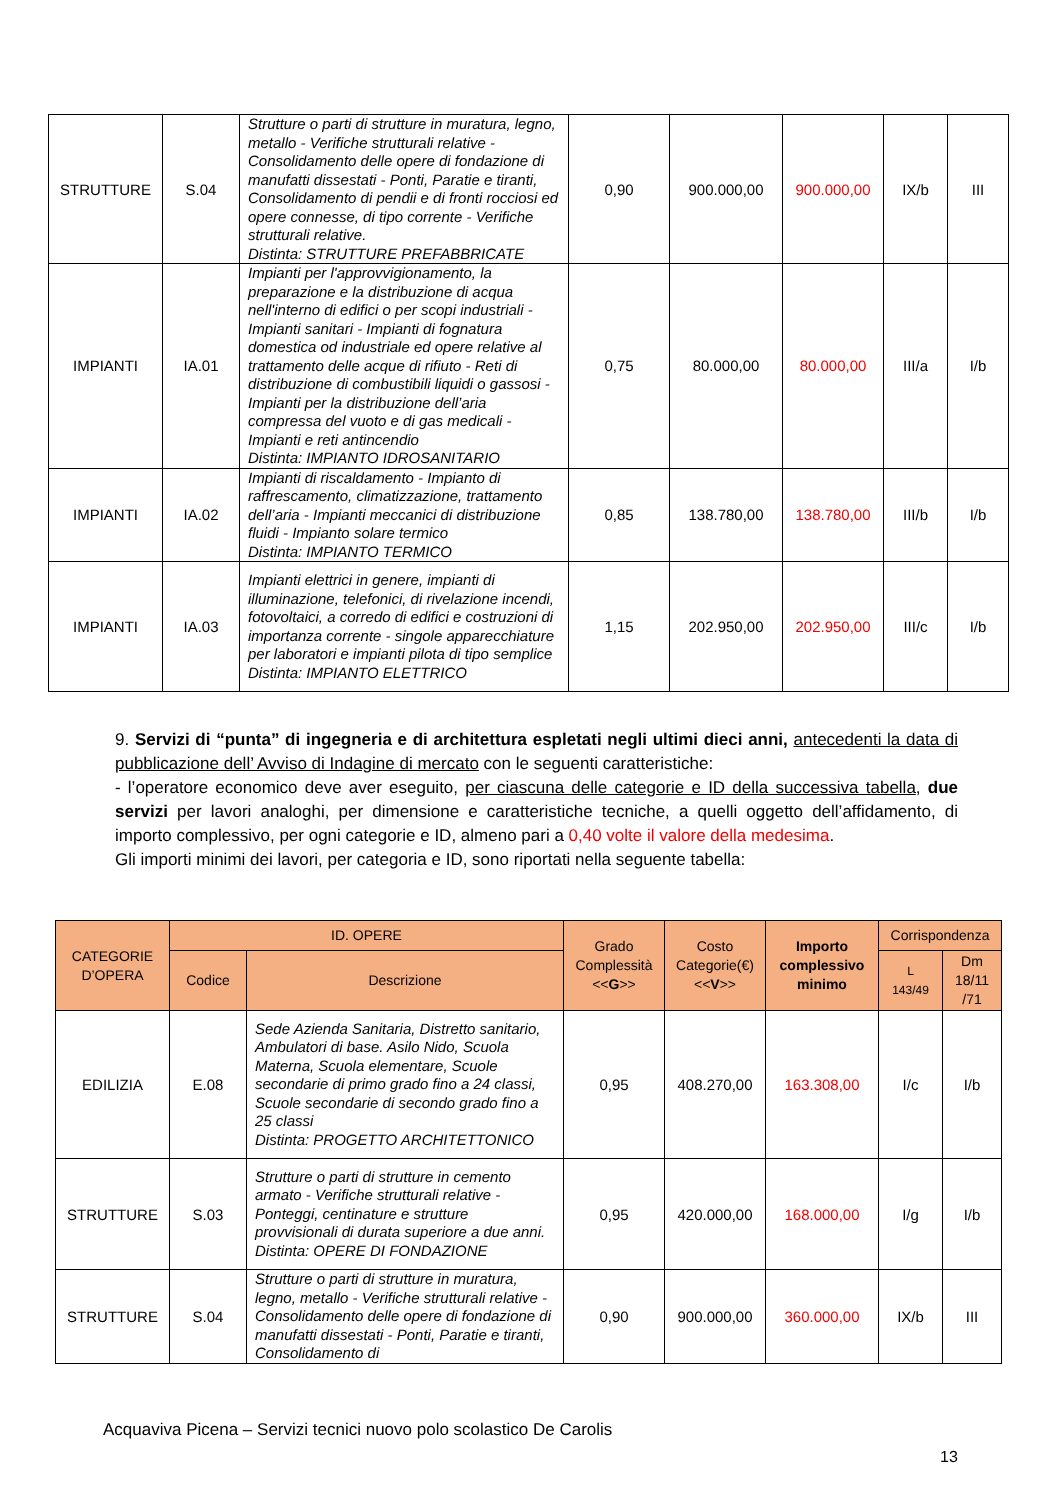| STRUTTURE | S.04 | Strutture o parti di strutture in muratura, legno, metallo - Verifiche strutturali relative - Consolidamento delle opere di fondazione di manufatti dissestati - Ponti, Paratie e tiranti, Consolidamento di pendii e di fronti rocciosi ed opere connesse, di tipo corrente - Verifiche strutturali relative. Distinta: STRUTTURE PREFABBRICATE | 0,90 | 900.000,00 | 900.000,00 | IX/b | III |
| IMPIANTI | IA.01 | Impianti per l'approvvigionamento, la preparazione e la distribuzione di acqua nell'interno di edifici o per scopi industriali - Impianti sanitari - Impianti di fognatura domestica od industriale ed opere relative al trattamento delle acque di rifiuto - Reti di distribuzione di combustibili liquidi o gassosi - Impianti per la distribuzione dell’aria compressa del vuoto e di gas medicali - Impianti e reti antincendio Distinta: IMPIANTO IDROSANITARIO | 0,75 | 80.000,00 | 80.000,00 | III/a | I/b |
| IMPIANTI | IA.02 | Impianti di riscaldamento - Impianto di raffrescamento, climatizzazione, trattamento dell’aria - Impianti meccanici di distribuzione fluidi - Impianto solare termico Distinta: IMPIANTO TERMICO | 0,85 | 138.780,00 | 138.780,00 | III/b | I/b |
| IMPIANTI | IA.03 | Impianti elettrici in genere, impianti di illuminazione, telefonici, di rivelazione incendi, fotovoltaici, a corredo di edifici e costruzioni di importanza corrente - singole apparecchiature per laboratori e impianti pilota di tipo semplice Distinta: IMPIANTO ELETTRICO | 1,15 | 202.950,00 | 202.950,00 | III/c | I/b |
9. Servizi di “punta” di ingegneria e di architettura espletati negli ultimi dieci anni, antecedenti la data di pubblicazione dell’ Avviso di Indagine di mercato con le seguenti caratteristiche:
- l’operatore economico deve aver eseguito, per ciascuna delle categorie e ID della successiva tabella, due servizi per lavori analoghi, per dimensione e caratteristiche tecniche, a quelli oggetto dell’affidamento, di importo complessivo, per ogni categorie e ID, almeno pari a 0,40 volte il valore della medesima.
Gli importi minimi dei lavori, per categoria e ID, sono riportati nella seguente tabella:
| CATEGORIE D’OPERA | ID. OPERE | | Grado Complessità << G >> | Costo Categorie(€) << V >> | Importo complessivo minimo | Corrispondenza | |
| --- | --- | --- | --- | --- | --- | --- | --- |
| | Codice | Descrizione | | | | L 143/49 | Dm 18/11 /71 |
| EDILIZIA | E.08 | Sede Azienda Sanitaria, Distretto sanitario, Ambulatori di base. Asilo Nido, Scuola Materna, Scuola elementare, Scuole secondarie di primo grado fino a 24 classi, Scuole secondarie di secondo grado fino a 25 classi Distinta: PROGETTO ARCHITETTONICO | 0,95 | 408.270,00 | 163.308,00 | I/c | I/b |
| STRUTTURE | S.03 | Strutture o parti di strutture in cemento armato - Verifiche strutturali relative - Ponteggi, centinature e strutture provvisionali di durata superiore a due anni. Distinta: OPERE DI FONDAZIONE | 0,95 | 420.000,00 | 168.000,00 | I/g | I/b |
| STRUTTURE | S.04 | Strutture o parti di strutture in muratura, legno, metallo - Verifiche strutturali relative - Consolidamento delle opere di fondazione di manufatti dissestati - Ponti, Paratie e tiranti, Consolidamento di | 0,90 | 900.000,00 | 360.000,00 | IX/b | III |
Acquaviva Picena – Servizi tecnici nuovo polo scolastico De Carolis
13